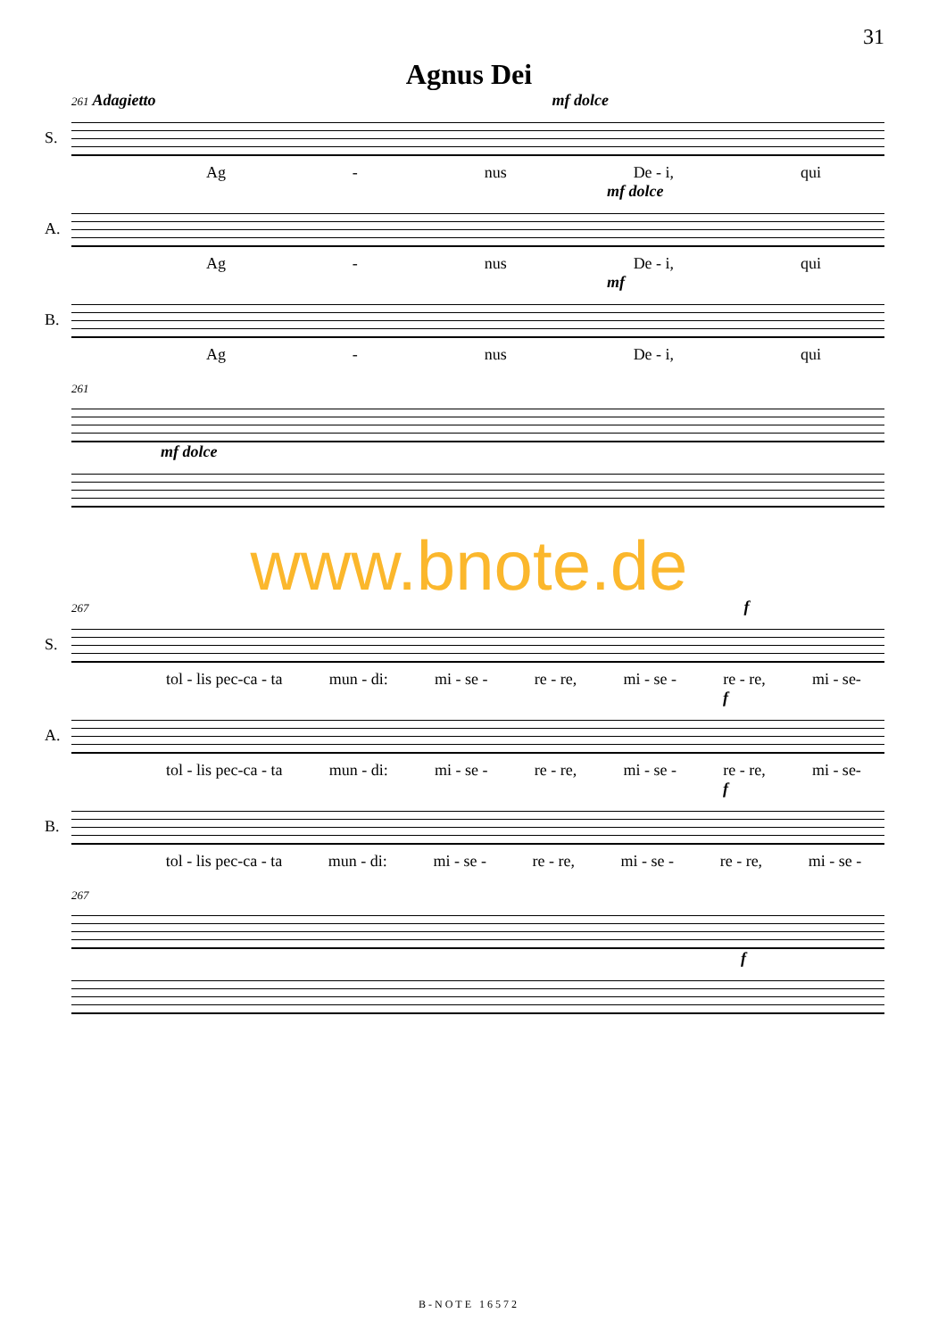31
Agnus Dei
261 Adagietto mf dolce
S.
Ag - nus De - i, qui
mf dolce
A.
Ag - nus De - i, qui
mf
B.
Ag - nus De - i, qui
261
mf dolce
www.bnote.de
267 f
S.
tol - lis pec-ca - ta mun - di: mi - se - re - re, mi - se - re - re, mi - se-
f
A.
tol - lis pec-ca - ta mun - di: mi - se - re - re, mi - se - re - re, mi - se-
f
B.
tol - lis pec-ca - ta mun - di: mi - se - re - re, mi - se - re - re, mi - se -
267
f
B-NOTE 16572